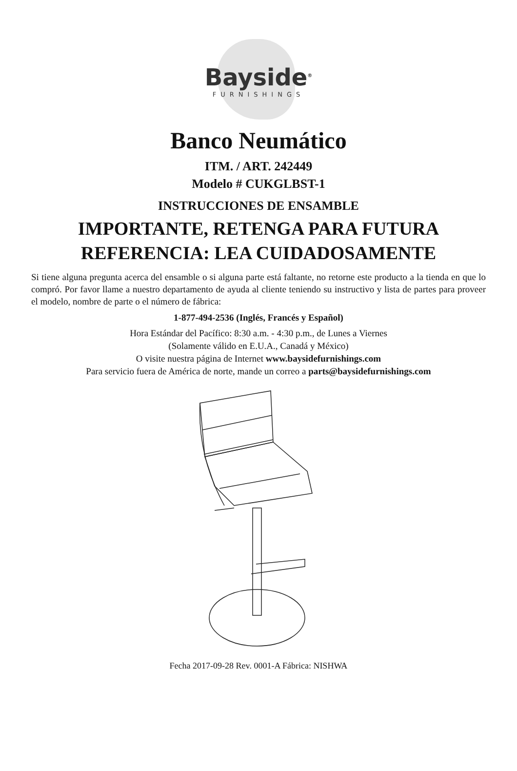Bayside<sup>®</sup>
FURNISHINGS
Banco Neumático
ITM. / ART. 242449
Modelo # CUKGLBST-1
INSTRUCCIONES DE ENSAMBLE
IMPORTANTE, RETENGA PARA FUTURA
REFERENCIA: LEA CUIDADOSAMENTE
Si tiene alguna pregunta acerca del ensamble o si alguna parte está faltante, no retorne este producto a la tienda en que lo compró. Por favor llame a nuestro departamento de ayuda al cliente teniendo su instructivo y lista de partes para proveer el modelo, nombre de parte o el número de fábrica:
1-877-494-2536 (Inglés, Francés y Español)
Hora Estándar del Pacífico: 8:30 a.m. - 4:30 p.m., de Lunes a Viernes
(Solamente válido en E.U.A., Canadá y México)
O visite nuestra página de Internet www.baysidefurnishings.com
Para servicio fuera de América de norte, mande un correo a parts@baysidefurnishings.com
Fecha 2017-09-28 Rev. 0001-A Fábrica: NISHWA